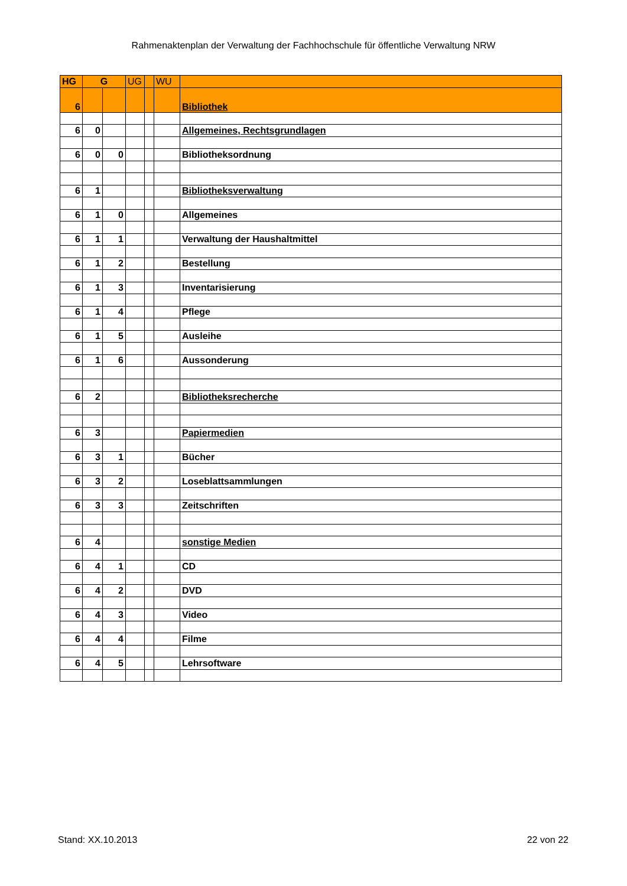Rahmenaktenplan der Verwaltung der Fachhochschule für öffentliche Verwaltung NRW
| HG | G | | UG | | WU | |
| --- | --- | --- | --- | --- | --- | --- |
| 6 | | | | | | Bibliothek |
| 6 | 0 | | | | | Allgemeines, Rechtsgrundlagen |
| 6 | 0 | 0 | | | | Bibliotheksordnung |
| 6 | 1 | | | | | Bibliotheksverwaltung |
| 6 | 1 | 0 | | | | Allgemeines |
| 6 | 1 | 1 | | | | Verwaltung der Haushaltmittel |
| 6 | 1 | 2 | | | | Bestellung |
| 6 | 1 | 3 | | | | Inventarisierung |
| 6 | 1 | 4 | | | | Pflege |
| 6 | 1 | 5 | | | | Ausleihe |
| 6 | 1 | 6 | | | | Aussonderung |
| 6 | 2 | | | | | Bibliotheksrecherche |
| 6 | 3 | | | | | Papiermedien |
| 6 | 3 | 1 | | | | Bücher |
| 6 | 3 | 2 | | | | Loseblattsammlungen |
| 6 | 3 | 3 | | | | Zeitschriften |
| 6 | 4 | | | | | sonstige Medien |
| 6 | 4 | 1 | | | | CD |
| 6 | 4 | 2 | | | | DVD |
| 6 | 4 | 3 | | | | Video |
| 6 | 4 | 4 | | | | Filme |
| 6 | 4 | 5 | | | | Lehrsoftware |
Stand: XX.10.2013 22 von 22